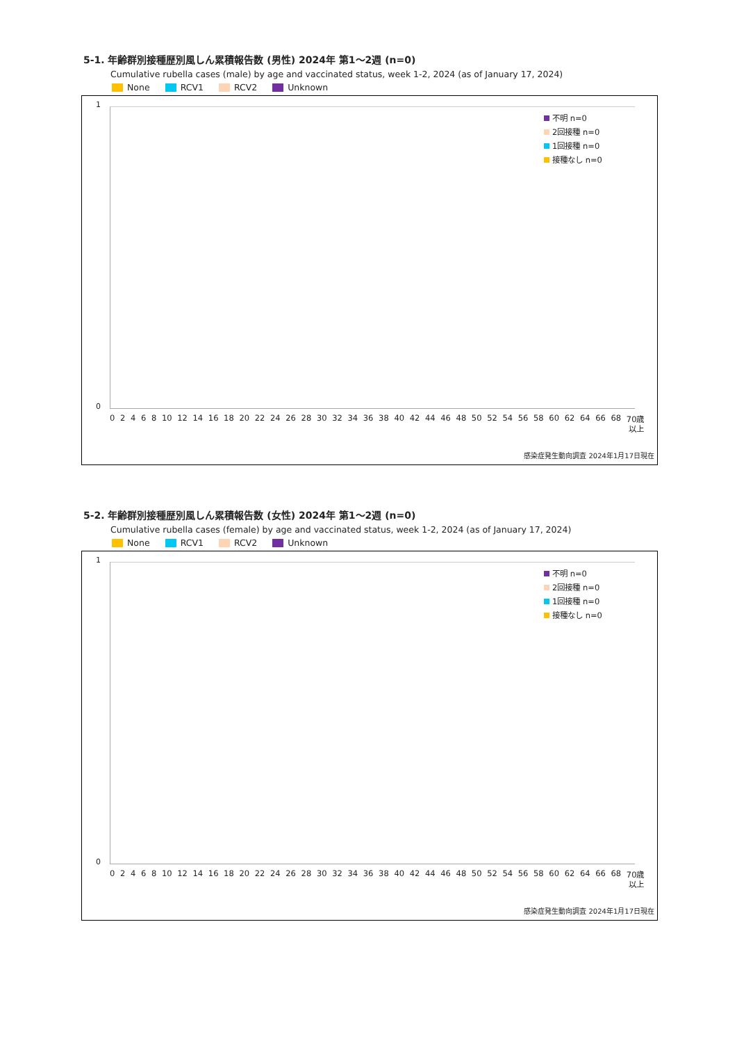5-1. 年齢群別接種歴別風しん累積報告数 (男性) 2024年 第1～2週 (n=0)
Cumulative rubella cases (male) by age and vaccinated status, week 1-2, 2024 (as of January 17, 2024)
None RCV1 RCV2 Unknown
1
0
不明 n=0
2回接種 n=0
1回接種 n=0
接種なし n=0
02468 10 12 14 16 18 20 22 24 26 28 30 32 34 36 38 40 42 44 46 48 50 52 54 56 58 60 62 64 66 68 70歳
以上
感染症発生動向調査 2024年1月17日現在
5-2. 年齢群別接種歴別風しん累積報告数 (女性) 2024年 第1～2週 (n=0)
Cumulative rubella cases (female) by age and vaccinated status, week 1-2, 2024 (as of January 17, 2024)
None RCV1 RCV2 Unknown
1
0
不明 n=0
2回接種 n=0
1回接種 n=0
接種なし n=0
02468 10 12 14 16 18 20 22 24 26 28 30 32 34 36 38 40 42 44 46 48 50 52 54 56 58 60 62 64 66 68 70歳
以上
感染症発生動向調査 2024年1月17日現在